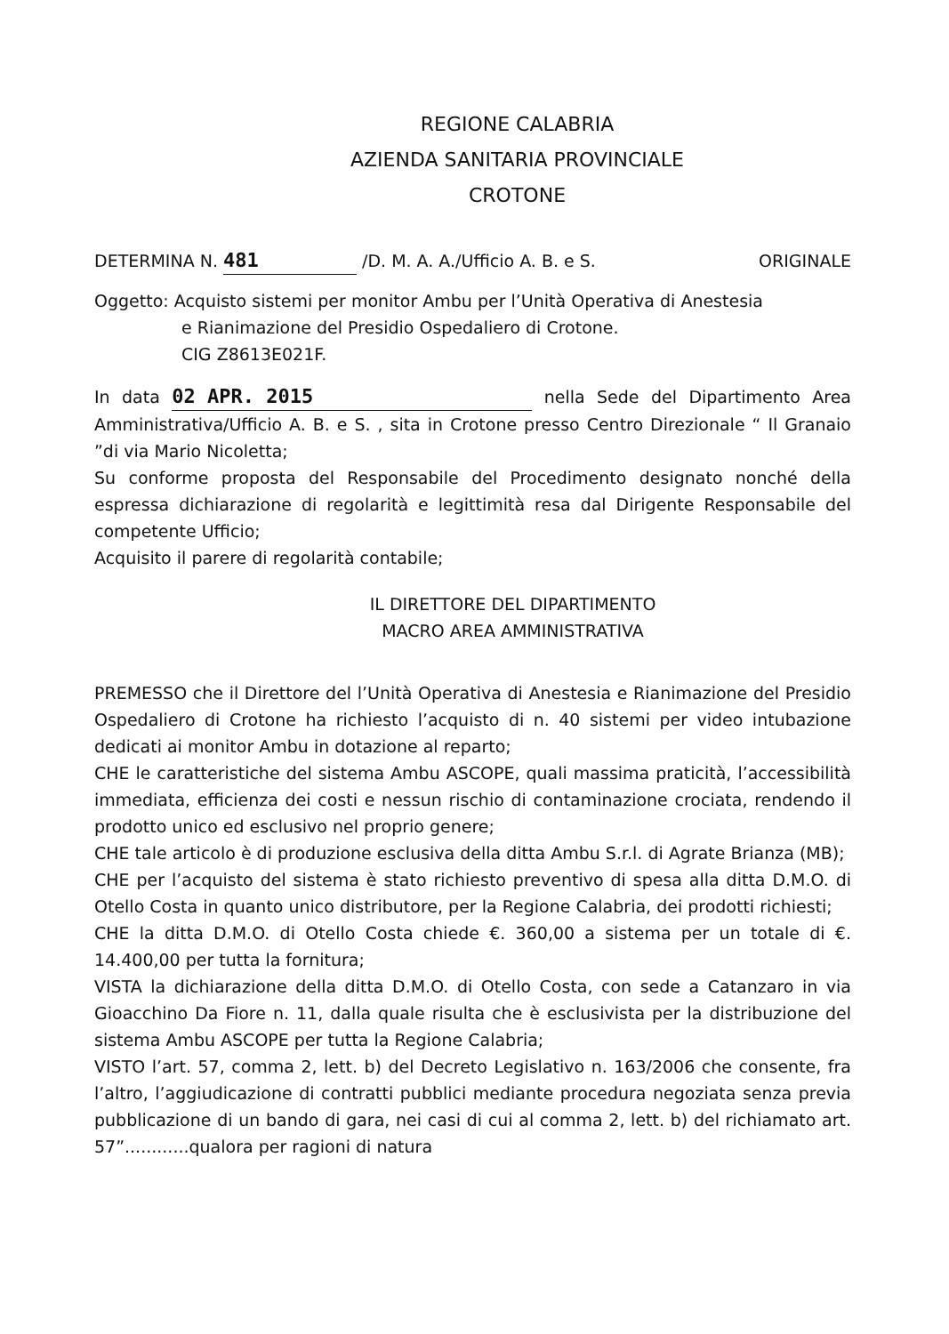REGIONE CALABRIA
AZIENDA SANITARIA PROVINCIALE
CROTONE
DETERMINA N. 481 /D. M. A. A./Ufficio A. B. e S. ORIGINALE
Oggetto: Acquisto sistemi per monitor Ambu per l’Unità Operativa di Anestesia
e Rianimazione del Presidio Ospedaliero di Crotone.
CIG Z8613E021F.
In data 02 APR. 2015 nella Sede del Dipartimento Area Amministrativa/Ufficio A. B. e S. , sita in Crotone presso Centro Direzionale “ Il Granaio ”di via Mario Nicoletta;
Su conforme proposta del Responsabile del Procedimento designato nonché della espressa dichiarazione di regolarità e legittimità resa dal Dirigente Responsabile del competente Ufficio;
Acquisito il parere di regolarità contabile;
IL DIRETTORE DEL DIPARTIMENTO
MACRO AREA AMMINISTRATIVA
PREMESSO che il Direttore del l’Unità Operativa di Anestesia e Rianimazione del Presidio Ospedaliero di Crotone ha richiesto l’acquisto di n. 40 sistemi per video intubazione dedicati ai monitor Ambu in dotazione al reparto;
CHE le caratteristiche del sistema Ambu ASCOPE, quali massima praticità, l’accessibilità immediata, efficienza dei costi e nessun rischio di contaminazione crociata, rendendo il prodotto unico ed esclusivo nel proprio genere;
CHE tale articolo è di produzione esclusiva della ditta Ambu S.r.l. di Agrate Brianza (MB);
CHE per l’acquisto del sistema è stato richiesto preventivo di spesa alla ditta D.M.O. di Otello Costa in quanto unico distributore, per la Regione Calabria, dei prodotti richiesti;
CHE la ditta D.M.O. di Otello Costa chiede €. 360,00 a sistema per un totale di €. 14.400,00 per tutta la fornitura;
VISTA la dichiarazione della ditta D.M.O. di Otello Costa, con sede a Catanzaro in via Gioacchino Da Fiore n. 11, dalla quale risulta che è esclusivista per la distribuzione del sistema Ambu ASCOPE per tutta la Regione Calabria;
VISTO l’art. 57, comma 2, lett. b) del Decreto Legislativo n. 163/2006 che consente, fra l’altro, l’aggiudicazione di contratti pubblici mediante procedura negoziata senza previa pubblicazione di un bando di gara, nei casi di cui al comma 2, lett. b) del richiamato art. 57”............qualora per ragioni di natura